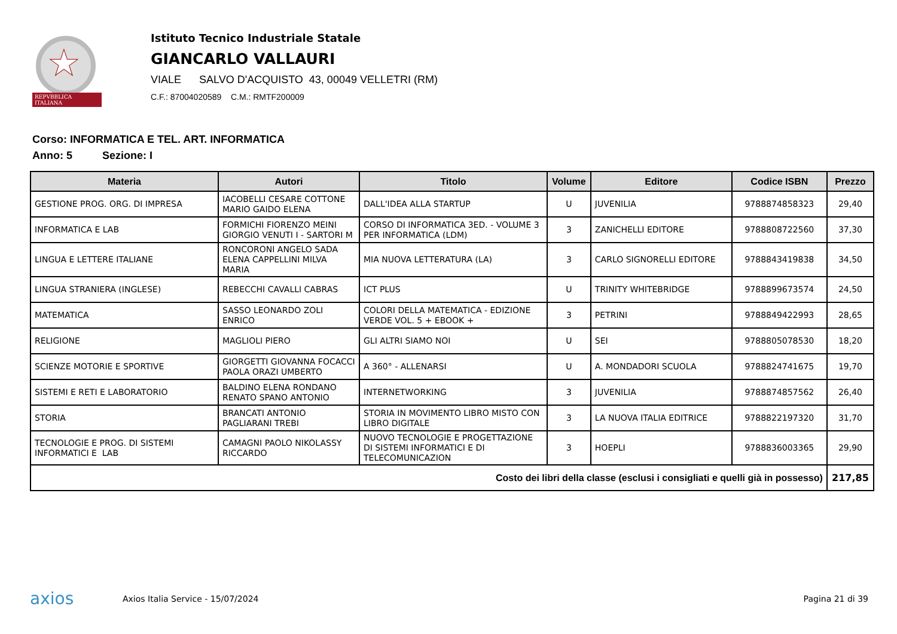★
REPVBBLICA ITALIANA
Istituto Tecnico Industriale Statale
GIANCARLO VALLAURI
VIALE SALVO D'ACQUISTO 43, 00049 VELLETRI (RM)
C.F.: 87004020589 C.M.: RMTF200009
Corso: INFORMATICA E TEL. ART. INFORMATICA
Anno: 5 Sezione: I
| Materia | Autori | Titolo | Volume | Editore | Codice ISBN | Prezzo |
| --- | --- | --- | --- | --- | --- | --- |
| GESTIONE PROG. ORG. DI IMPRESA | IACOBELLI CESARE COTTONE MARIO GAIDO ELENA | DALL'IDEA ALLA STARTUP | U | JUVENILIA | 9788874858323 | 29,40 |
| INFORMATICA E LAB | FORMICHI FIORENZO MEINI GIORGIO VENUTI I - SARTORI M | CORSO DI INFORMATICA 3ED. - VOLUME 3 PER INFORMATICA (LDM) | 3 | ZANICHELLI EDITORE | 9788808722560 | 37,30 |
| LINGUA E LETTERE ITALIANE | RONCORONI ANGELO SADA ELENA CAPPELLINI MILVA MARIA | MIA NUOVA LETTERATURA (LA) | 3 | CARLO SIGNORELLI EDITORE | 9788843419838 | 34,50 |
| LINGUA STRANIERA (INGLESE) | REBECCHI CAVALLI CABRAS | ICT PLUS | U | TRINITY WHITEBRIDGE | 9788899673574 | 24,50 |
| MATEMATICA | SASSO LEONARDO ZOLI ENRICO | COLORI DELLA MATEMATICA - EDIZIONE VERDE VOL. 5 + EBOOK + | 3 | PETRINI | 9788849422993 | 28,65 |
| RELIGIONE | MAGLIOLI PIERO | GLI ALTRI SIAMO NOI | U | SEI | 9788805078530 | 18,20 |
| SCIENZE MOTORIE E SPORTIVE | GIORGETTI GIOVANNA FOCACCI PAOLA ORAZI UMBERTO | A 360° - ALLENARSI | U | A. MONDADORI SCUOLA | 9788824741675 | 19,70 |
| SISTEMI E RETI E LABORATORIO | BALDINO ELENA RONDANO RENATO SPANO ANTONIO | INTERNETWORKING | 3 | JUVENILIA | 9788874857562 | 26,40 |
| STORIA | BRANCATI ANTONIO PAGLIARANI TREBI | STORIA IN MOVIMENTO LIBRO MISTO CON LIBRO DIGITALE | 3 | LA NUOVA ITALIA EDITRICE | 9788822197320 | 31,70 |
| TECNOLOGIE E PROG. DI SISTEMI INFORMATICI E LAB | CAMAGNI PAOLO NIKOLASSY RICCARDO | NUOVO TECNOLOGIE E PROGETTAZIONE DI SISTEMI INFORMATICI E DI TELECOMUNICAZION | 3 | HOEPLI | 9788836003365 | 29,90 |
| Costo dei libri della classe (esclusi i consigliati e quelli già in possesso) | | | | | | 217,85 |
axios
Axios Italia Service - 15/07/2024
Pagina 21 di 39